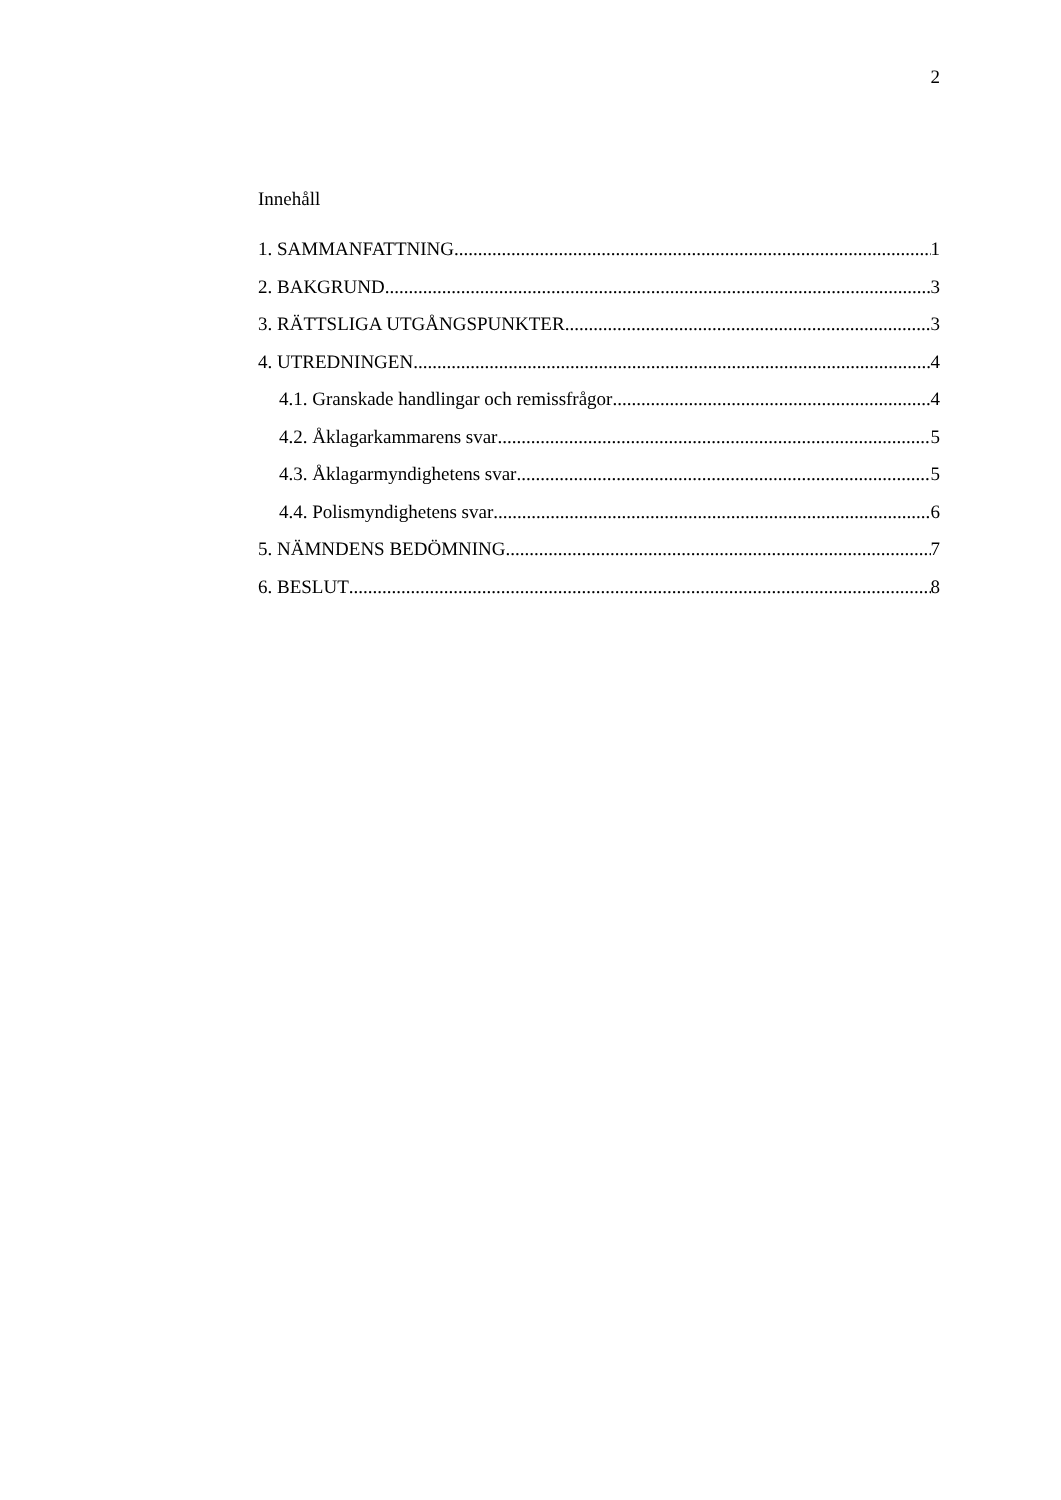2
Innehåll
1. SAMMANFATTNING 1
2. BAKGRUND 3
3. RÄTTSLIGA UTGÅNGSPUNKTER 3
4. UTREDNINGEN 4
4.1. Granskade handlingar och remissfrågor 4
4.2. Åklagarkammarens svar 5
4.3. Åklagarmyndighetens svar 5
4.4. Polismyndighetens svar 6
5. NÄMNDENS BEDÖMNING 7
6. BESLUT 8